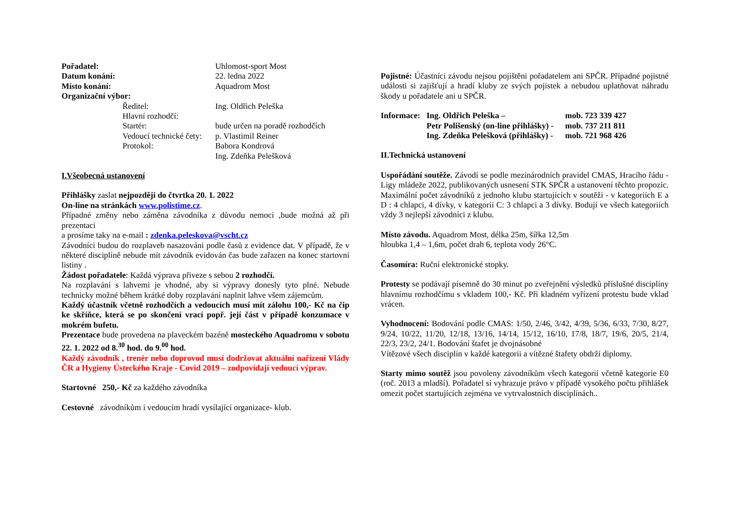| Pořadatel: | | Uhlomost-sport Most |
| Datum konání: | | 22. ledna 2022 |
| Místo konání: | | Aquadrom Most |
| Organizační výbor: | | |
| | Ředitel: | Ing. Oldřich Peleška |
| | Hlavní rozhodčí: | |
| | Startér: | bude určen na poradě rozhodčích |
| | Vedoucí technické čety: | p. Vlastimil Reiner |
| | Protokol: | Babora Kondrová |
| | | Ing. Zdeňka Pelešková |
I.Všeobecná ustanovení
Přihlášky zaslat nejpozději do čtvrtka 20. 1. 2022
On-line na stránkách www.polistime.cz.
Případné změny nebo záměna závodníka z důvodu nemoci ,bude možná až při prezentaci
a prosíme taky na e-mail : zdenka.peleskova@vscht.cz
Závodníci budou do rozplaveb nasazováni podle časů z evidence dat. V případě, že v některé disciplíně nebude mít závodník evidován čas bude zařazen na konec startovní listiny .
Žádost pořadatele: Každá výprava přiveze s sebou 2 rozhodčí.
Na rozplavání s lahvemi je vhodné, aby si výpravy donesly tyto plné. Nebude technicky možné během krátké doby rozplavání naplnit lahve všem zájemcům.
Každý účastník včetně rozhodčích a vedoucích musí mít zálohu 100,- Kč na čip ke skříňce, která se po skončení vrací popř. její část v případě konzumace v mokrém bufetu.
Prezentace bude provedena na plaveckém bazéně mosteckého Aquadromu v sobotu 22. 1. 2022 od 8.<sup>30</sup> hod. do 9.<sup>00</sup> hod.
Každý závodník , trenér nebo doprovod musí dodržovat aktuální nařízení Vlády ČR a Hygieny Ústeckého Kraje - Covid 2019 – zodpovídají vedoucí výprav.
Startovné 250,- Kč za každého závodníka
Cestovné závodníkům i vedoucím hradí vysílající organizace- klub.
Pojistné: Účastníci závodu nejsou pojištěni pořadatelem ani SPČR. Případné pojistné události si zajišťují a hradí kluby ze svých pojistek a nebudou uplatňovat náhradu škody u pořadatele ani u SPČR.
| Informace: | Ing. Oldřich Peleška – | mob. 723 339 427 |
| | Petr Polišenský (on-line přihlášky) - | mob. 737 211 811 |
| | Ing. Zdeňka Pelešková (přihlášky) - | mob. 721 968 426 |
II.Technická ustanovení
Uspořádání soutěže. Závodí se podle mezinárodních pravidel CMAS, Hracího řádu - Ligy mládeže 2022, publikovaných usnesení STK SPČR a ustanovení těchto propozic. Maximální počet závodníků z jednoho klubu startujících v soutěži - v kategoriích E a D : 4 chlapci, 4 dívky, v kategorii C: 3 chlapci a 3 dívky. Bodují ve všech kategoriích vždy 3 nejlepší závodníci z klubu.
Místo závodu. Aquadrom Most, délka 25m, šířka 12,5m
hloubka 1,4 – 1,6m, počet drah 6, teplota vody 26°C.
Časomíra: Ruční elektronické stopky.
Protesty se podávají písemně do 30 minut po zveřejnění výsledků příslušné disciplíny hlavnímu rozhodčímu s vkladem 100,- Kč. Při kladném vyřízení protestu bude vklad vrácen.
Vyhodnocení: Bodování podle CMAS: 1/50, 2/46, 3/42, 4/39, 5/36, 6/33, 7/30, 8/27, 9/24, 10/22, 11/20, 12/18, 13/16, 14/14, 15/12, 16/10, 17/8, 18/7, 19/6, 20/5, 21/4, 22/3, 23/2, 24/1. Bodování štafet je dvojnásobné
Vítězové všech disciplin v každé kategorii a vítězné štafety obdrží diplomy.
Starty mimo soutěž jsou povoleny závodníkům všech kategorií včetně kategorie E0 (roč. 2013 a mladší). Pořadatel si vyhrazuje právo v případě vysokého počtu přihlášek omezit počet startujících zejména ve vytrvalostních disciplínách..